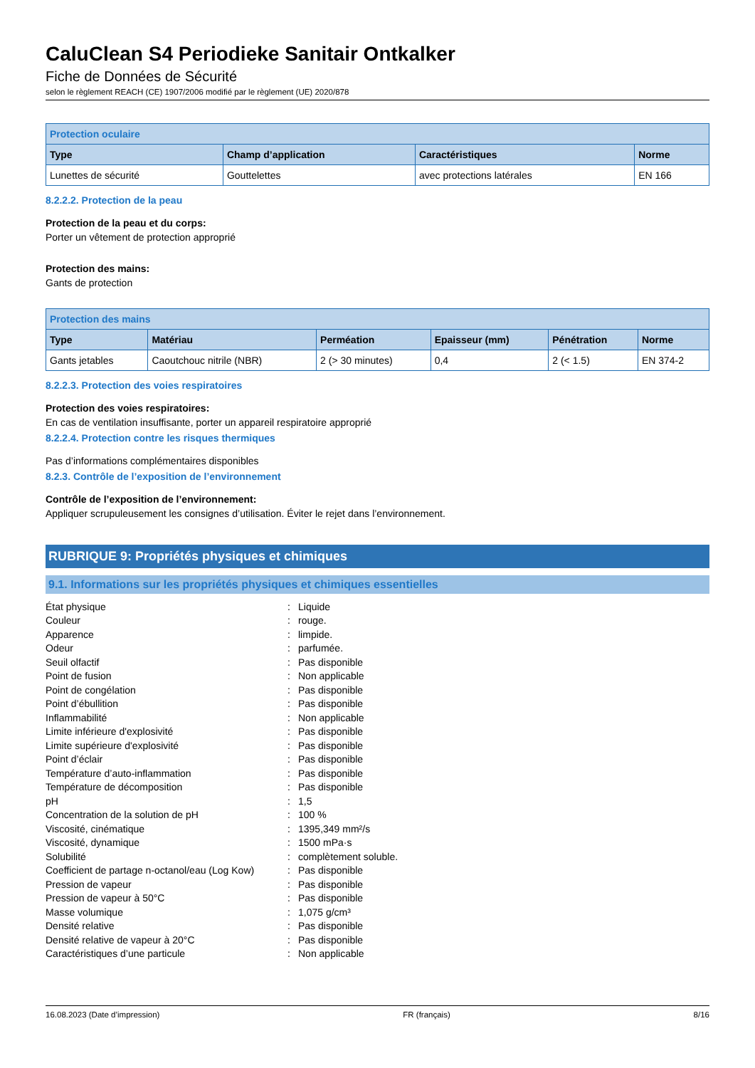CaluClean S4 Periodieke Sanitair Ontkalker
Fiche de Données de Sécurité
selon le règlement REACH (CE) 1907/2006 modifié par le règlement (UE) 2020/878
| Protection oculaire | | | |
| --- | --- | --- | --- |
| Type | Champ d’application | Caractéristiques | Norme |
| Lunettes de sécurité | Gouttelettes | avec protections latérales | EN 166 |
8.2.2.2. Protection de la peau
Protection de la peau et du corps:
Porter un vêtement de protection approprié
Protection des mains:
Gants de protection
| Protection des mains | | | | | |
| --- | --- | --- | --- | --- | --- |
| Type | Matériau | Perméation | Epaisseur (mm) | Pénétration | Norme |
| Gants jetables | Caoutchouc nitrile (NBR) | 2 (> 30 minutes) | 0,4 | 2 (< 1.5) | EN 374-2 |
8.2.2.3. Protection des voies respiratoires
Protection des voies respiratoires:
En cas de ventilation insuffisante, porter un appareil respiratoire approprié
8.2.2.4. Protection contre les risques thermiques
Pas d’informations complémentaires disponibles
8.2.3. Contrôle de l’exposition de l’environnement
Contrôle de l’exposition de l’environnement:
Appliquer scrupuleusement les consignes d’utilisation. Éviter le rejet dans l’environnement.
RUBRIQUE 9: Propriétés physiques et chimiques
9.1. Informations sur les propriétés physiques et chimiques essentielles
| État physique | : | Liquide |
| Couleur | : | rouge. |
| Apparence | : | limpide. |
| Odeur | : | parfumée. |
| Seuil olfactif | : | Pas disponible |
| Point de fusion | : | Non applicable |
| Point de congélation | : | Pas disponible |
| Point d’ébullition | : | Pas disponible |
| Inflammabilité | : | Non applicable |
| Limite inférieure d'explosivité | : | Pas disponible |
| Limite supérieure d'explosivité | : | Pas disponible |
| Point d’éclair | : | Pas disponible |
| Température d’auto-inflammation | : | Pas disponible |
| Température de décomposition | : | Pas disponible |
| pH | : | 1,5 |
| Concentration de la solution de pH | : | 100 % |
| Viscosité, cinématique | : | 1395,349 mm²/s |
| Viscosité, dynamique | : | 1500 mPa·s |
| Solubilité | : | complètement soluble. |
| Coefficient de partage n-octanol/eau (Log Kow) | : | Pas disponible |
| Pression de vapeur | : | Pas disponible |
| Pression de vapeur à 50°C | : | Pas disponible |
| Masse volumique | : | 1,075 g/cm³ |
| Densité relative | : | Pas disponible |
| Densité relative de vapeur à 20°C | : | Pas disponible |
| Caractéristiques d’une particule | : | Non applicable |
16.08.2023 (Date d’impression) FR (français) 8/16